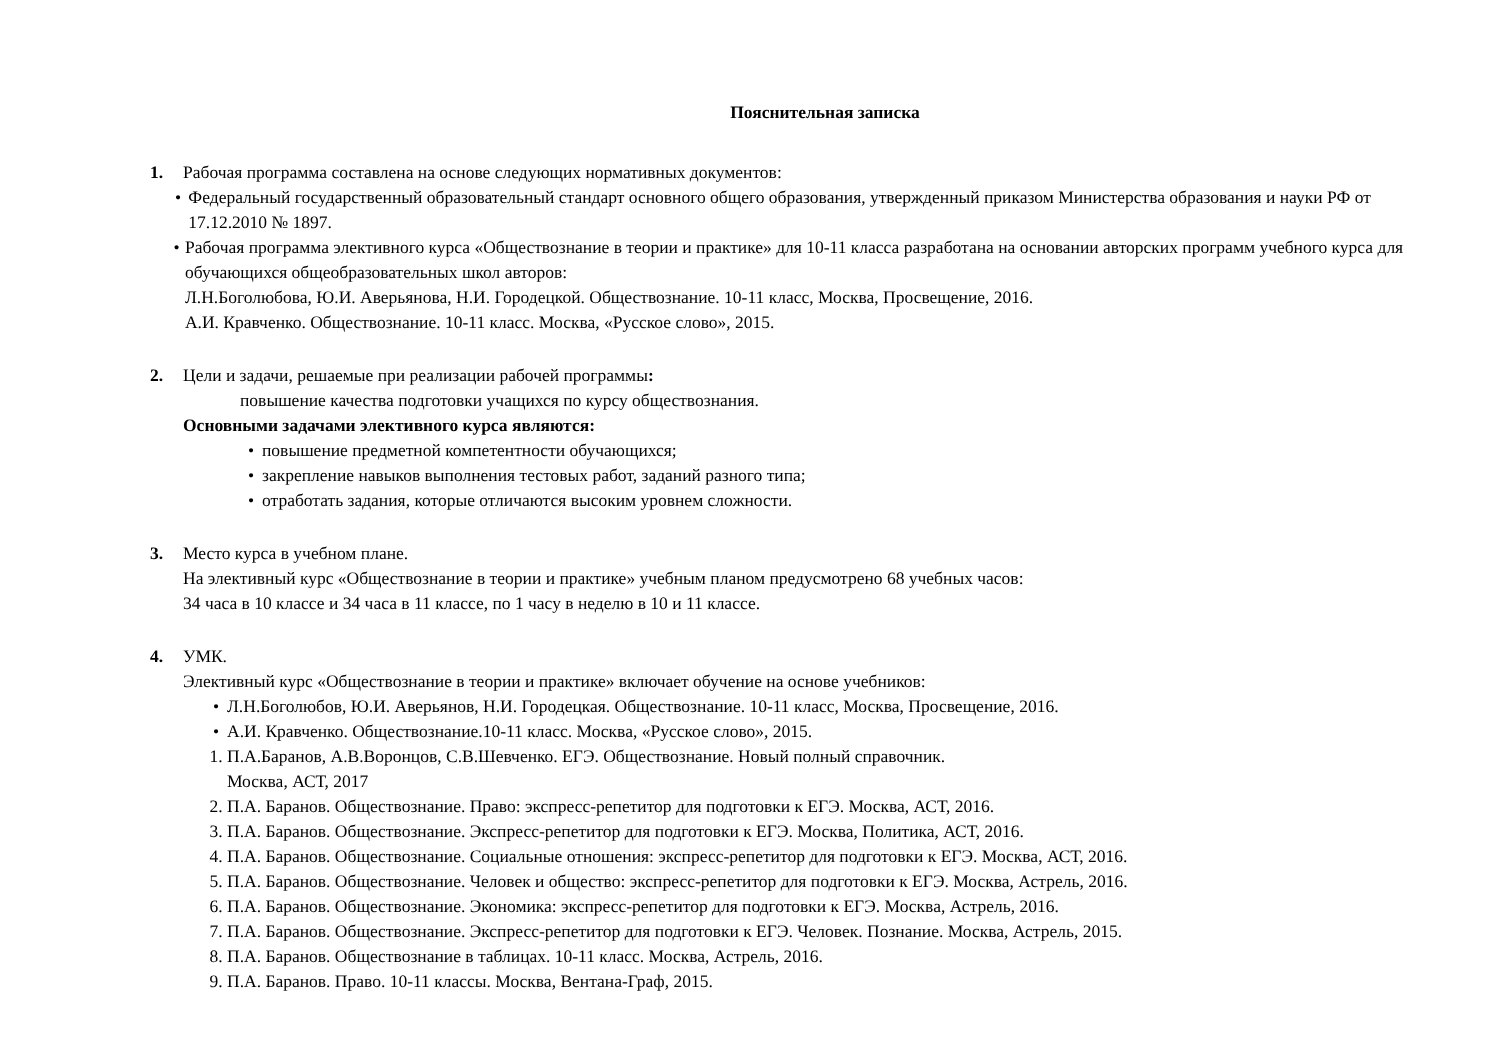Пояснительная записка
1. Рабочая программа составлена на основе следующих нормативных документов:
• Федеральный государственный образовательный стандарт основного общего образования, утвержденный приказом Министерства образования и науки РФ от 17.12.2010 № 1897.
• Рабочая программа элективного курса «Обществознание в теории и практике» для 10-11 класса разработана на основании авторских программ учебного курса для обучающихся общеобразовательных школ авторов:
Л.Н.Боголюбова, Ю.И. Аверьянова, Н.И. Городецкой. Обществознание. 10-11 класс, Москва, Просвещение, 2016.
А.И. Кравченко. Обществознание. 10-11 класс. Москва, «Русское слово», 2015.
2. Цели и задачи, решаемые при реализации рабочей программы:
повышение качества подготовки учащихся по курсу обществознания.
Основными задачами элективного курса являются:
• повышение предметной компетентности обучающихся;
• закрепление навыков выполнения тестовых работ, заданий разного типа;
• отработать задания, которые отличаются высоким уровнем сложности.
3. Место курса в учебном плане.
На элективный курс «Обществознание в теории и практике» учебным планом предусмотрено 68 учебных часов:
34 часа в 10 классе и 34 часа в 11 классе, по 1 часу в неделю в 10 и 11 классе.
4. УМК.
Элективный курс «Обществознание в теории и практике» включает обучение на основе учебников:
• Л.Н.Боголюбов, Ю.И. Аверьянов, Н.И. Городецкая. Обществознание. 10-11 класс, Москва, Просвещение, 2016.
• А.И. Кравченко. Обществознание.10-11 класс. Москва, «Русское слово», 2015.
1. П.А.Баранов, А.В.Воронцов, С.В.Шевченко. ЕГЭ. Обществознание. Новый полный справочник.
Москва, АСТ, 2017
2. П.А. Баранов. Обществознание. Право: экспресс-репетитор для подготовки к ЕГЭ. Москва, АСТ, 2016.
3. П.А. Баранов. Обществознание. Экспресс-репетитор для подготовки к ЕГЭ. Москва, Политика, АСТ, 2016.
4. П.А. Баранов. Обществознание. Социальные отношения: экспресс-репетитор для подготовки к ЕГЭ. Москва, АСТ, 2016.
5. П.А. Баранов. Обществознание. Человек и общество: экспресс-репетитор для подготовки к ЕГЭ. Москва, Астрель, 2016.
6. П.А. Баранов. Обществознание. Экономика: экспресс-репетитор для подготовки к ЕГЭ. Москва, Астрель, 2016.
7. П.А. Баранов. Обществознание. Экспресс-репетитор для подготовки к ЕГЭ. Человек. Познание. Москва, Астрель, 2015.
8. П.А. Баранов. Обществознание в таблицах. 10-11 класс. Москва, Астрель, 2016.
9. П.А. Баранов. Право. 10-11 классы. Москва, Вентана-Граф, 2015.